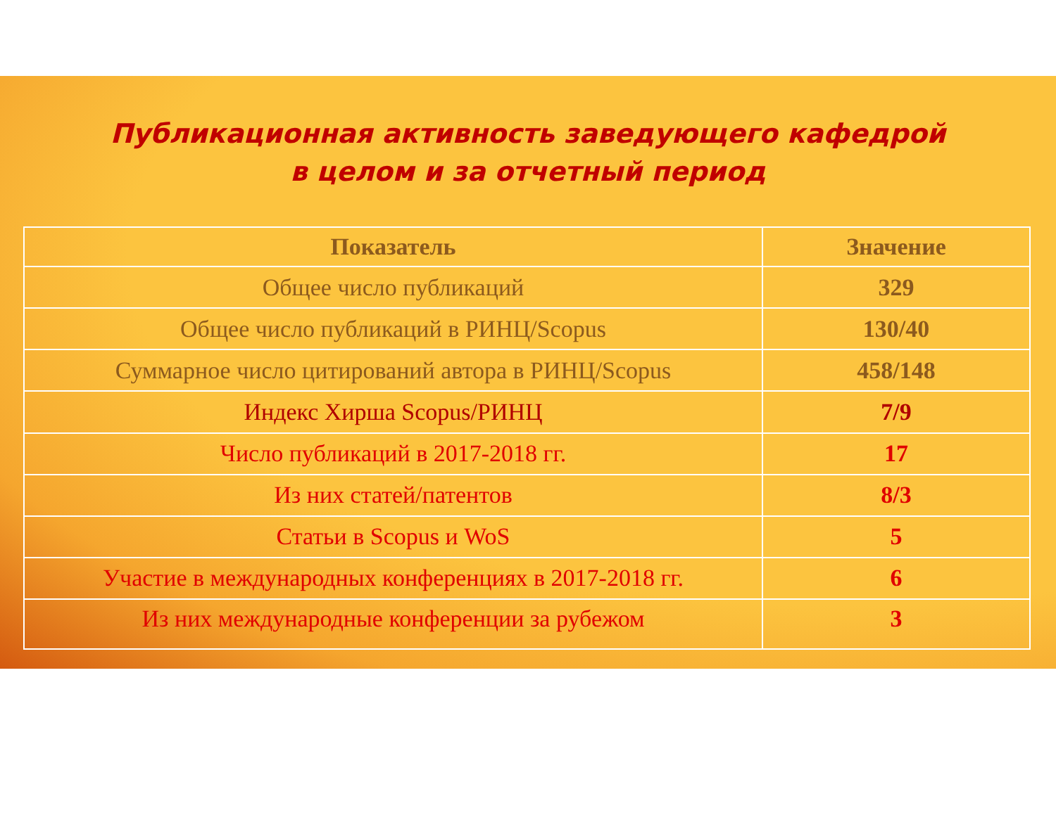Публикационная активность заведующего кафедрой
в целом и за отчетный период
| Показатель | Значение |
| --- | --- |
| Общее число публикаций | 329 |
| Общее число публикаций в РИНЦ/Scopus | 130/40 |
| Суммарное число цитирований автора в РИНЦ/Scopus | 458/148 |
| Индекс Хирша Scopus/РИНЦ | 7/9 |
| Число публикаций в 2017-2018 гг. | 17 |
| Из них статей/патентов | 8/3 |
| Статьи в Scopus и WoS | 5 |
| Участие в международных конференциях в 2017-2018 гг. | 6 |
| Из них международные конференции за рубежом | 3 |